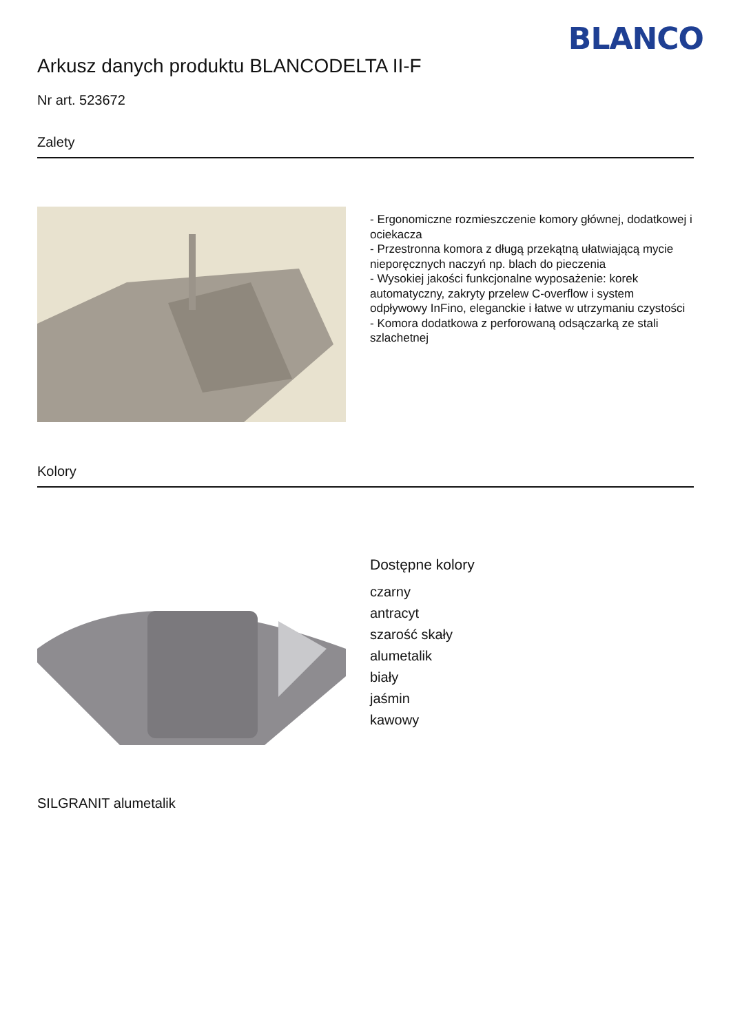BLANCO
Arkusz danych produktu BLANCODELTA II-F
Nr art. 523672
Zalety
- Ergonomiczne rozmieszczenie komory głównej, dodatkowej i ociekacza
- Przestronna komora z długą przekątną ułatwiającą mycie nieporęcznych naczyń np. blach do pieczenia
- Wysokiej jakości funkcjonalne wyposażenie: korek automatyczny, zakryty przelew C-overflow i system odpływowy InFino, eleganckie i łatwe w utrzymaniu czystości
- Komora dodatkowa z perforowaną odsączarką ze stali szlachetnej
Kolory
SILGRANIT alumetalik
Dostępne kolory
czarny
antracyt
szarość skały
alumetalik
biały
jaśmin
kawowy